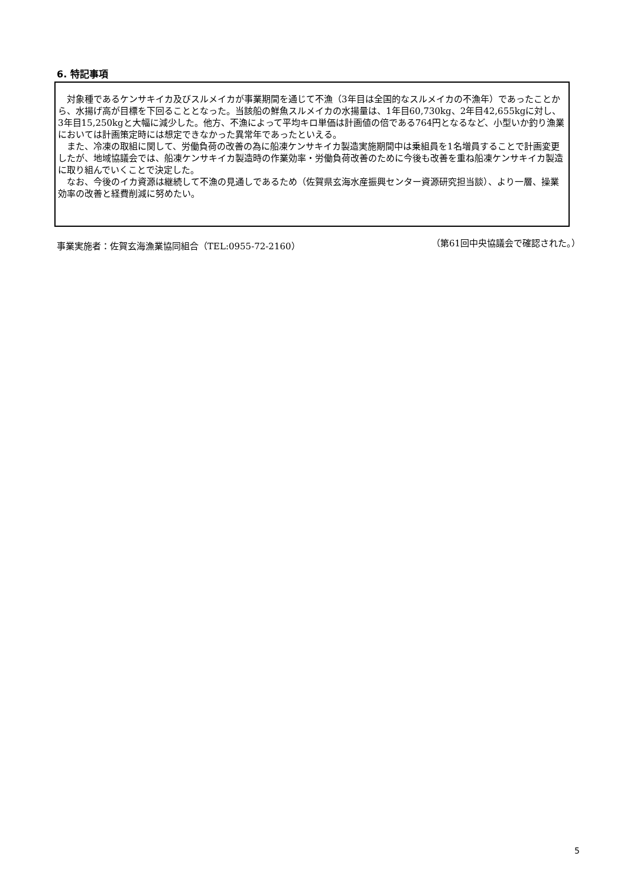6. 特記事項
　対象種であるケンサキイカ及びスルメイカが事業期間を通じて不漁（3年目は全国的なスルメイカの不漁年）であったことから、水揚げ高が目標を下回ることとなった。当該船の鮮魚スルメイカの水揚量は、1年目60,730kg、2年目42,655kgに対し、3年目15,250kgと大幅に減少した。他方、不漁によって平均キロ単価は計画値の倍である764円となるなど、小型いか釣り漁業においては計画策定時には想定できなかった異常年であったといえる。
　また、冷凍の取組に関して、労働負荷の改善の為に船凍ケンサキイカ製造実施期間中は乗組員を1名増員することで計画変更したが、地域協議会では、船凍ケンサキイカ製造時の作業効率・労働負荷改善のために今後も改善を重ね船凍ケンサキイカ製造に取り組んでいくことで決定した。
　なお、今後のイカ資源は継続して不漁の見通しであるため（佐賀県玄海水産振興センター資源研究担当談）、より一層、操業効率の改善と経費削減に努めたい。
事業実施者：佐賀玄海漁業協同組合（TEL:0955-72-2160） （第61回中央協議会で確認された。）
5